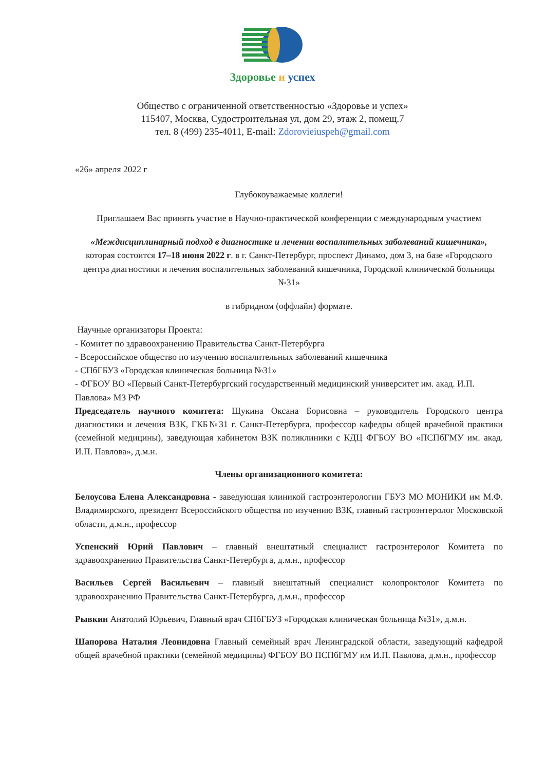Здоровье и успех
Общество с ограниченной ответственностью «Здоровье и успех»
115407, Москва, Судостроительная ул, дом 29, этаж 2, помещ.7
тел. 8 (499) 235-4011, E-mail: Zdorovieiuspeh@gmail.com
«26» апреля 2022 г
Глубокоуважаемые коллеги!
Приглашаем Вас принять участие в Научно-практической конференции с международным участием
«Междисциплинарный подход в диагностике и лечении воспалительных заболеваний кишечника», которая состоится 17–18 июня 2022 г. в г. Санкт-Петербург, проспект Динамо, дом 3, на базе «Городского центра диагностики и лечения воспалительных заболеваний кишечника, Городской клинической больницы №31»
в гибридном (оффлайн) формате.
Научные организаторы Проекта:
- Комитет по здравоохранению Правительства Санкт-Петербурга
- Всероссийское общество по изучению воспалительных заболеваний кишечника
- СПбГБУЗ «Городская клиническая больница №31»
- ФГБОУ ВО «Первый Санкт-Петербургский государственный медицинский университет им. акад. И.П. Павлова» МЗ РФ
Председатель научного комитета: Щукина Оксана Борисовна – руководитель Городского центра диагностики и лечения ВЗК, ГКБ№31 г. Санкт-Петербурга, профессор кафедры общей врачебной практики (семейной медицины), заведующая кабинетом ВЗК поликлиники с КДЦ ФГБОУ ВО «ПСПбГМУ им. акад. И.П. Павлова», д.м.н.
Члены организационного комитета:
Белоусова Елена Александровна - заведующая клиникой гастроэнтерологии ГБУЗ МО МОНИКИ им М.Ф. Владимирского, президент Всероссийского общества по изучению ВЗК, главный гастроэнтеролог Московской области, д.м.н., профессор
Успенский Юрий Павлович – главный внештатный специалист гастроэнтеролог Комитета по здравоохранению Правительства Санкт-Петербурга, д.м.н., профессор
Васильев Сергей Васильевич – главный внештатный специалист колопроктолог Комитета по здравоохранению Правительства Санкт-Петербурга, д.м.н., профессор
Рывкин Анатолий Юрьевич, Главный врач СПбГБУЗ «Городская клиническая больница №31», д.м.н.
Шапорова Наталия Леонидовна Главный семейный врач Ленинградской области, заведующий кафедрой общей врачебной практики (семейной медицины) ФГБОУ ВО ПСПбГМУ им И.П. Павлова, д.м.н., профессор